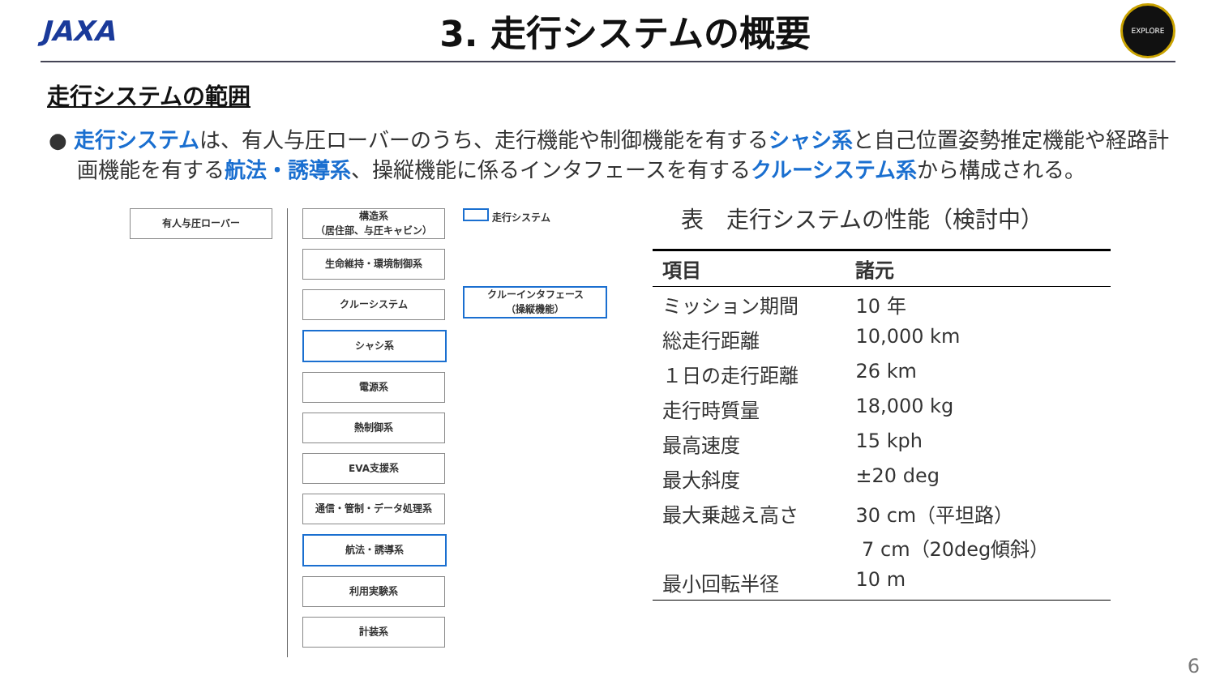JAXA
3. 走行システムの概要
EXPLORE
走行システムの範囲
● 走行システムは、有人与圧ローバーのうち、走行機能や制御機能を有するシャシ系と自己位置姿勢推定機能や経路計画機能を有する航法・誘導系、操縦機能に係るインタフェースを有するクルーシステム系から構成される。
有人与圧ローバー 構造系
（居住部、与圧キャビン）
生命維持・環境制御系
クルーシステム
シャシ系
電源系
熱制御系
EVA支援系
通信・管制・データ処理系
航法・誘導系
利用実験系
計装系
走行システム
クルーインタフェース
（操縦機能）
表　走行システムの性能（検討中）
| 項目 | 諸元 |
| --- | --- |
| ミッション期間 | 10 年 |
| 総走行距離 | 10,000 km |
| １日の走行距離 | 26 km |
| 走行時質量 | 18,000 kg |
| 最高速度 | 15 kph |
| 最大斜度 | ±20 deg |
| 最大乗越え高さ | 30 cm（平坦路） 7 cm（20deg傾斜） |
| 最小回転半径 | 10 m |
6